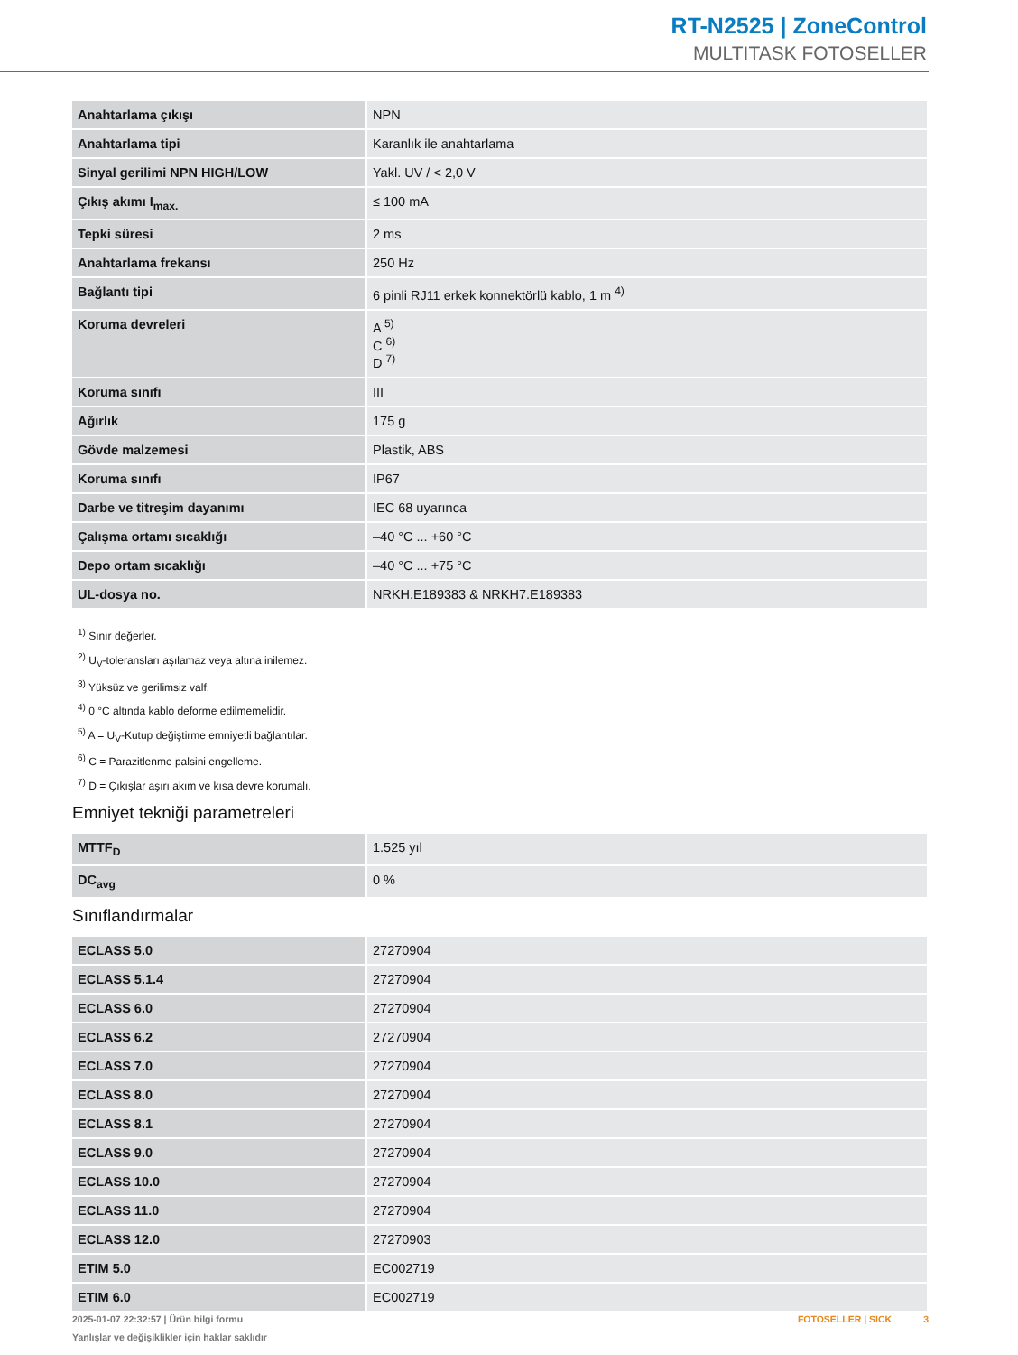RT-N2525 | ZoneControl
MULTITASK FOTOSELLER
| Anahtarlama çıkışı | NPN |
| Anahtarlama tipi | Karanlık ile anahtarlama |
| Sinyal gerilimi NPN HIGH/LOW | Yakl. UV / < 2,0 V |
| Çıkış akımı I<sub>max.</sub> | ≤ 100 mA |
| Tepki süresi | 2 ms |
| Anahtarlama frekansı | 250 Hz |
| Bağlantı tipi | 6 pinli RJ11 erkek konnektörlü kablo, 1 m <sup>4)</sup> |
| Koruma devreleri | A <sup>5)</sup> C <sup>6)</sup> D <sup>7)</sup> |
| Koruma sınıfı | III |
| Ağırlık | 175 g |
| Gövde malzemesi | Plastik, ABS |
| Koruma sınıfı | IP67 |
| Darbe ve titreşim dayanımı | IEC 68 uyarınca |
| Çalışma ortamı sıcaklığı | –40 °C ... +60 °C |
| Depo ortam sıcaklığı | –40 °C ... +75 °C |
| UL-dosya no. | NRKH.E189383 & NRKH7.E189383 |
<sup>1)</sup> Sınır değerler.
<sup>2)</sup> U<sub>V</sub>-toleransları aşılamaz veya altına inilemez.
<sup>3)</sup> Yüksüz ve gerilimsiz valf.
<sup>4)</sup> 0 °C altında kablo deforme edilmemelidir.
<sup>5)</sup> A = U<sub>V</sub>-Kutup değiştirme emniyetli bağlantılar.
<sup>6)</sup> C = Parazitlenme palsini engelleme.
<sup>7)</sup> D = Çıkışlar aşırı akım ve kısa devre korumalı.
Emniyet tekniği parametreleri
| MTTF<sub>D</sub> | 1.525 yıl |
| DC<sub>avg</sub> | 0 % |
Sınıflandırmalar
| ECLASS 5.0 | 27270904 |
| ECLASS 5.1.4 | 27270904 |
| ECLASS 6.0 | 27270904 |
| ECLASS 6.2 | 27270904 |
| ECLASS 7.0 | 27270904 |
| ECLASS 8.0 | 27270904 |
| ECLASS 8.1 | 27270904 |
| ECLASS 9.0 | 27270904 |
| ECLASS 10.0 | 27270904 |
| ECLASS 11.0 | 27270904 |
| ECLASS 12.0 | 27270903 |
| ETIM 5.0 | EC002719 |
| ETIM 6.0 | EC002719 |
2025-01-07 22:32:57 | Ürün bilgi formu
Yanlışlar ve değişiklikler için haklar saklıdır
FOTOSELLER | SICK 3